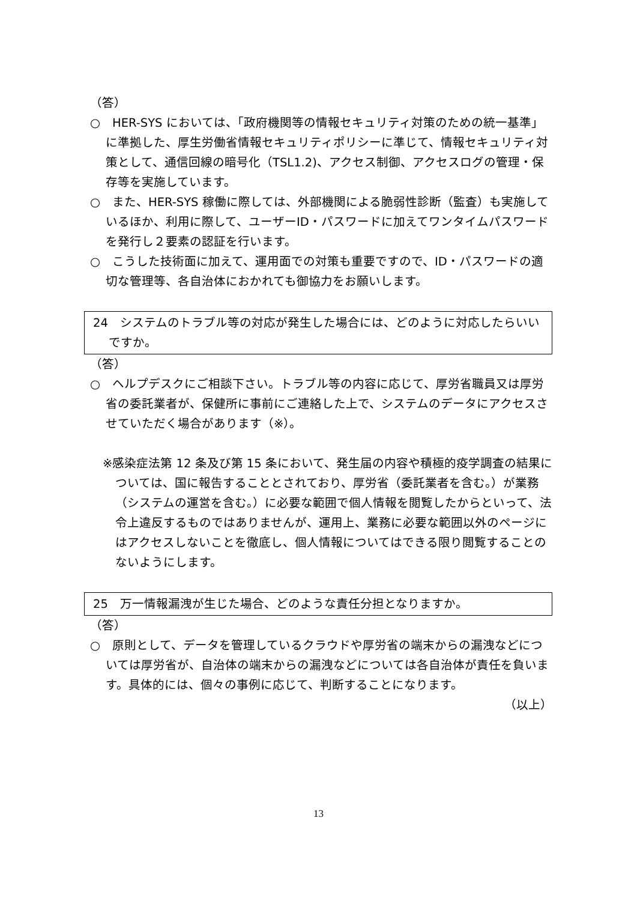（答）
○　HER-SYS においては、「政府機関等の情報セキュリティ対策のための統一基準」に準拠した、厚生労働省情報セキュリティポリシーに準じて、情報セキュリティ対策として、通信回線の暗号化（TSL1.2)、アクセス制御、アクセスログの管理・保存等を実施しています。
○　また、HER-SYS 稼働に際しては、外部機関による脆弱性診断（監査）も実施しているほか、利用に際して、ユーザーID・パスワードに加えてワンタイムパスワードを発行し２要素の認証を行います。
○　こうした技術面に加えて、運用面での対策も重要ですので、ID・パスワードの適切な管理等、各自治体におかれても御協力をお願いします。
24　システムのトラブル等の対応が発生した場合には、どのように対応したらいいですか。
（答）
○　ヘルプデスクにご相談下さい。トラブル等の内容に応じて、厚労省職員又は厚労省の委託業者が、保健所に事前にご連絡した上で、システムのデータにアクセスさせていただく場合があります（※）。
※感染症法第 12 条及び第 15 条において、発生届の内容や積極的疫学調査の結果については、国に報告することとされており、厚労省（委託業者を含む。）が業務（システムの運営を含む。）に必要な範囲で個人情報を閲覧したからといって、法令上違反するものではありませんが、運用上、業務に必要な範囲以外のページにはアクセスしないことを徹底し、個人情報についてはできる限り閲覧することのないようにします。
25　万一情報漏洩が生じた場合、どのような責任分担となりますか。
（答）
○　原則として、データを管理しているクラウドや厚労省の端末からの漏洩などについては厚労省が、自治体の端末からの漏洩などについては各自治体が責任を負います。具体的には、個々の事例に応じて、判断することになります。
（以上）
13